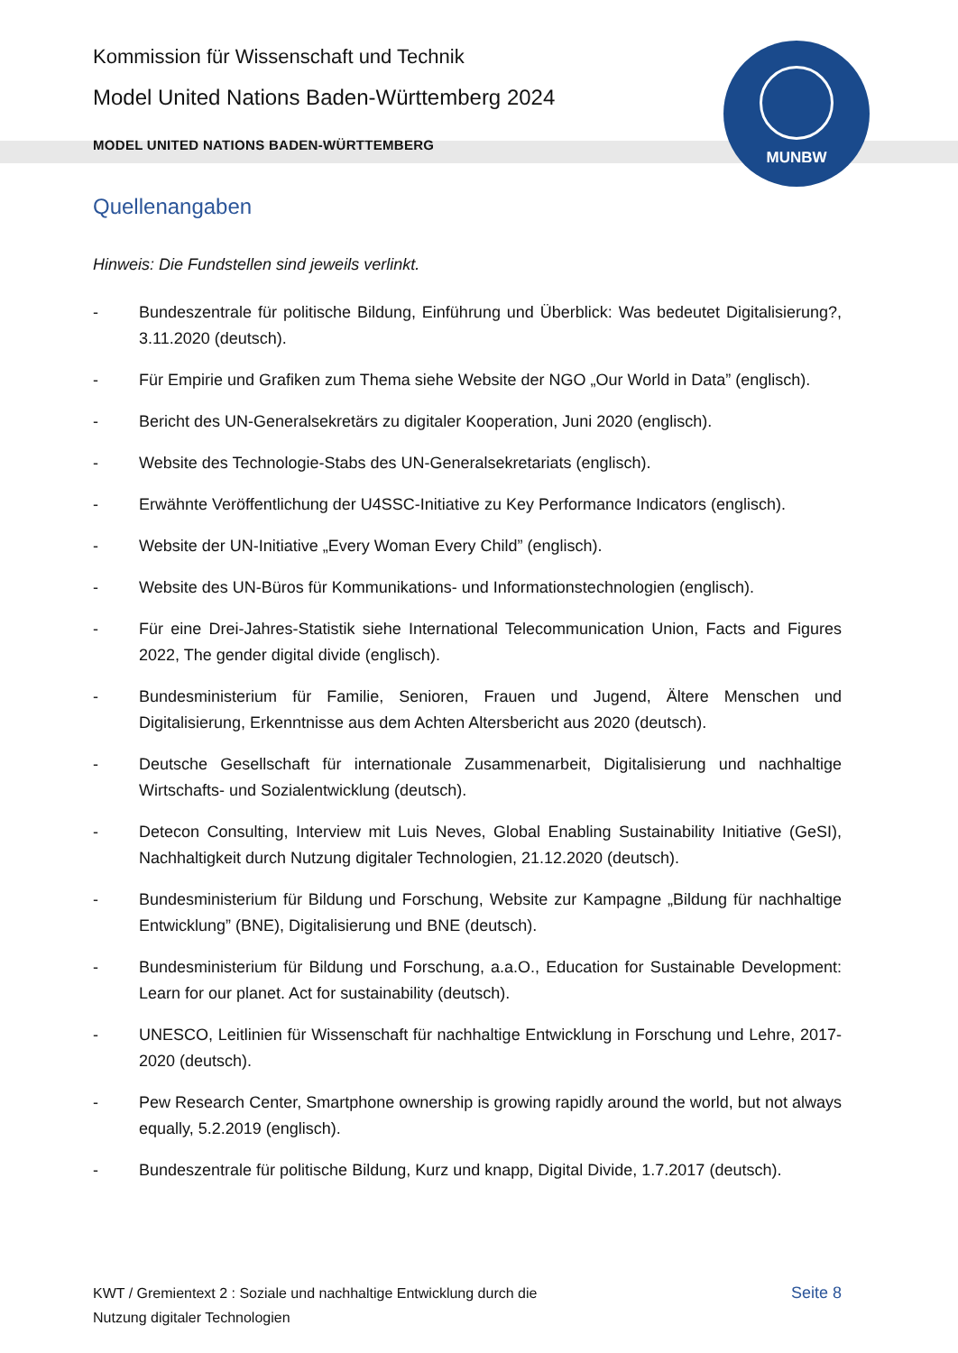MUNBW
Kommission für Wissenschaft und Technik
Model United Nations Baden-Württemberg 2024
MODEL UNITED NATIONS BADEN-WÜRTTEMBERG
Quellenangaben
Hinweis: Die Fundstellen sind jeweils verlinkt.
- Bundeszentrale für politische Bildung, Einführung und Überblick: Was bedeutet Digitalisierung?, 3.11.2020 (deutsch).
- Für Empirie und Grafiken zum Thema siehe Website der NGO „Our World in Data” (englisch).
- Bericht des UN-Generalsekretärs zu digitaler Kooperation, Juni 2020 (englisch).
- Website des Technologie-Stabs des UN-Generalsekretariats (englisch).
- Erwähnte Veröffentlichung der U4SSC-Initiative zu Key Performance Indicators (englisch).
- Website der UN-Initiative „Every Woman Every Child” (englisch).
- Website des UN-Büros für Kommunikations- und Informationstechnologien (englisch).
- Für eine Drei-Jahres-Statistik siehe International Telecommunication Union, Facts and Figures 2022, The gender digital divide (englisch).
- Bundesministerium für Familie, Senioren, Frauen und Jugend, Ältere Menschen und Digitalisierung, Erkenntnisse aus dem Achten Altersbericht aus 2020 (deutsch).
- Deutsche Gesellschaft für internationale Zusammenarbeit, Digitalisierung und nachhaltige Wirtschafts- und Sozialentwicklung (deutsch).
- Detecon Consulting, Interview mit Luis Neves, Global Enabling Sustainability Initiative (GeSI), Nachhaltigkeit durch Nutzung digitaler Technologien, 21.12.2020 (deutsch).
- Bundesministerium für Bildung und Forschung, Website zur Kampagne „Bildung für nachhaltige Entwicklung” (BNE), Digitalisierung und BNE (deutsch).
- Bundesministerium für Bildung und Forschung, a.a.O., Education for Sustainable Development: Learn for our planet. Act for sustainability (deutsch).
- UNESCO, Leitlinien für Wissenschaft für nachhaltige Entwicklung in Forschung und Lehre, 2017-2020 (deutsch).
- Pew Research Center, Smartphone ownership is growing rapidly around the world, but not always equally, 5.2.2019 (englisch).
- Bundeszentrale für politische Bildung, Kurz und knapp, Digital Divide, 1.7.2017 (deutsch).
KWT / Gremientext 2 : Soziale und nachhaltige Entwicklung durch die
Nutzung digitaler Technologien
Seite 8